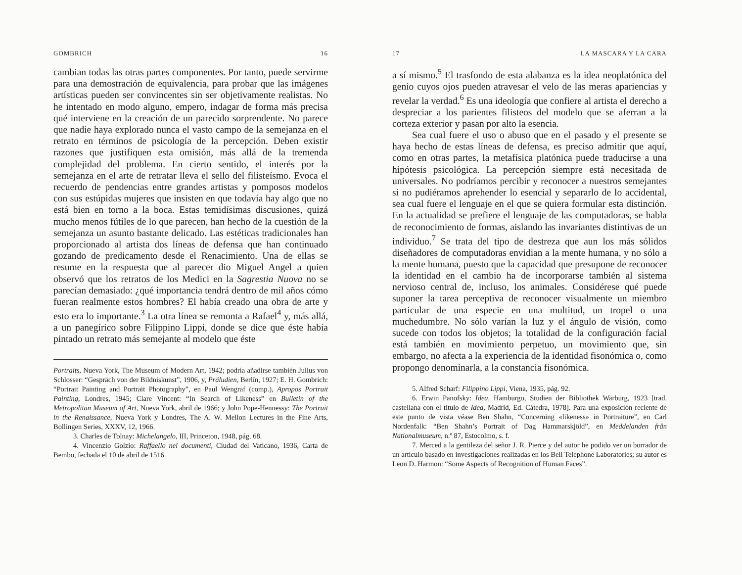GOMBRICH 16
cambian todas las otras partes componentes. Por tanto, puede servirme para una demostración de equivalencia, para probar que las imágenes artísticas pueden ser convincentes sin ser objetivamente realistas. No he intentado en modo alguno, empero, indagar de forma más precisa qué interviene en la creación de un parecido sorprendente. No parece que nadie haya explorado nunca el vasto campo de la semejanza en el retrato en términos de psicología de la percepción. Deben existir razones que justifiquen esta omisión, más allá de la tremenda complejidad del problema. En cierto sentido, el interés por la semejanza en el arte de retratar lleva el sello del filisteísmo. Evoca el recuerdo de pendencias entre grandes artistas y pomposos modelos con sus estúpidas mujeres que insisten en que todavía hay algo que no está bien en torno a la boca. Estas temidísimas discusiones, quizá mucho menos fútiles de lo que parecen, han hecho de la cuestión de la semejanza un asunto bastante delicado. Las estéticas tradicionales han proporcionado al artista dos líneas de defensa que han continuado gozando de predicamento desde el Renacimiento. Una de ellas se resume en la respuesta que al parecer dio Miguel Angel a quien observó que los retratos de los Medici en la Sagrestia Nuova no se parecían demasiado: ¿qué importancia tendrá dentro de mil años cómo fueran realmente estos hombres? El había creado una obra de arte y esto era lo importante.<sup>3</sup> La otra línea se remonta a Rafael<sup>4</sup> y, más allá, a un panegírico sobre Filippino Lippi, donde se dice que éste había pintado un retrato más semejante al modelo que éste
Portraits, Nueva York, The Museum of Modern Art, 1942; podría añadirse también Julius von Schlosser: “Gespräch von der Bildniskunst”, 1906, y, Präludien, Berlín, 1927; E. H. Gombrich: “Portrait Painting and Portrait Photography”, en Paul Wengraf (comp.), Apropos Portrait Painting, Londres, 1945; Clare Vincent: “In Search of Likeness” en Bulletin of the Metropolitan Museum of Art, Nueva York, abril de 1966; y John Pope-Hennessy: The Portrait in the Renaissance, Nueva York y Londres, The A. W. Mellon Lectures in the Fine Arts, Bollingen Series, XXXV, 12, 1966.
3. Charles de Tolnay: Michelangelo, III, Princeton, 1948, pág. 68.
4. Vincenzio Golzio: Raffaello nei documenti, Ciudad del Vaticano, 1936, Carta de Bembo, fechada el 10 de abril de 1516.
17 LA MASCARA Y LA CARA
a sí mismo.<sup>5</sup> El trasfondo de esta alabanza es la idea neoplatónica del genio cuyos ojos pueden atravesar el velo de las meras apariencias y revelar la verdad.<sup>6</sup> Es una ideología que confiere al artista el derecho a despreciar a los parientes filisteos del modelo que se aferran a la corteza exterior y pasan por alto la esencia.
Sea cual fuere el uso o abuso que en el pasado y el presente se haya hecho de estas líneas de defensa, es preciso admitir que aquí, como en otras partes, la metafísica platónica puede traducirse a una hipótesis psicológica. La percepción siempre está necesitada de universales. No podríamos percibir y reconocer a nuestros semejantes si no pudiéramos aprehender lo esencial y separarlo de lo accidental, sea cual fuere el lenguaje en el que se quiera formular esta distinción. En la actualidad se prefiere el lenguaje de las computadoras, se habla de reconocimiento de formas, aislando las invariantes distintivas de un individuo.<sup>7</sup> Se trata del tipo de destreza que aun los más sólidos diseñadores de computadoras envidian a la mente humana, y no sólo a la mente humana, puesto que la capacidad que presupone de reconocer la identidad en el cambio ha de incorporarse también al sistema nervioso central de, incluso, los animales. Considérese qué puede suponer la tarea perceptiva de reconocer visualmente un miembro particular de una especie en una multitud, un tropel o una muchedumbre. No sólo varían la luz y el ángulo de visión, como sucede con todos los objetos; la totalidad de la configuración facial está también en movimiento perpetuo, un movimiento que, sin embargo, no afecta a la experiencia de la identidad fisonómica o, como propongo denominarla, a la constancia fisonómica.
5. Alfred Scharf: Filippino Lippi, Viena, 1935, pág. 92.
6. Erwin Panofsky: Idea, Hamburgo, Studien der Bibliothek Warburg, 1923 [trad. castellana con el título de Idea, Madrid, Ed. Cátedra, 1978]. Para una exposición reciente de este punto de vista véase Ben Shahn, “Concerning «likeness» in Portraiture”, en Carl Nordenfalk: “Ben Shahn’s Portrait of Dag Hammarskjöld”, en Meddelanden från Nationalmuseum, n.º 87, Estocolmo, s. f.
7. Merced a la gentileza del señor J. R. Pierce y del autor he podido ver un borrador de un artículo basado en investigaciones realizadas en los Bell Telephone Laboratories; su autor es Leon D. Harmon: “Some Aspects of Recognition of Human Faces”.